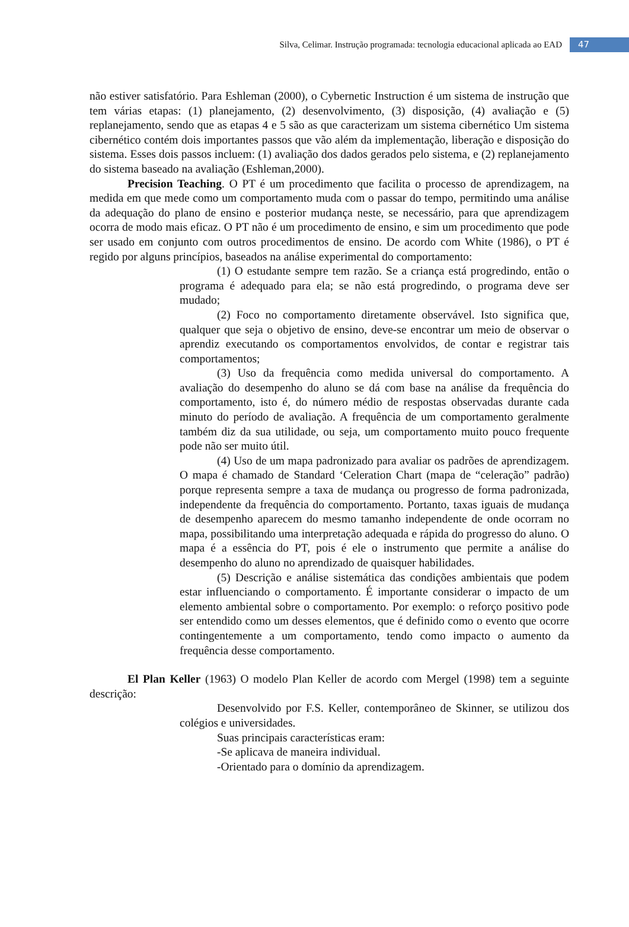Silva, Celimar. Instrução programada: tecnologia educacional aplicada ao EAD 47
não estiver satisfatório. Para Eshleman (2000), o Cybernetic Instruction é um sistema de instrução que tem várias etapas: (1) planejamento, (2) desenvolvimento, (3) disposição, (4) avaliação e (5) replanejamento, sendo que as etapas 4 e 5 são as que caracterizam um sistema cibernético Um sistema cibernético contém dois importantes passos que vão além da implementação, liberação e disposição do sistema. Esses dois passos incluem: (1) avaliação dos dados gerados pelo sistema, e (2) replanejamento do sistema baseado na avaliação (Eshleman,2000).
Precision Teaching. O PT é um procedimento que facilita o processo de aprendizagem, na medida em que mede como um comportamento muda com o passar do tempo, permitindo uma análise da adequação do plano de ensino e posterior mudança neste, se necessário, para que aprendizagem ocorra de modo mais eficaz. O PT não é um procedimento de ensino, e sim um procedimento que pode ser usado em conjunto com outros procedimentos de ensino. De acordo com White (1986), o PT é regido por alguns princípios, baseados na análise experimental do comportamento:
(1) O estudante sempre tem razão. Se a criança está progredindo, então o programa é adequado para ela; se não está progredindo, o programa deve ser mudado;
(2) Foco no comportamento diretamente observável. Isto significa que, qualquer que seja o objetivo de ensino, deve-se encontrar um meio de observar o aprendiz executando os comportamentos envolvidos, de contar e registrar tais comportamentos;
(3) Uso da frequência como medida universal do comportamento. A avaliação do desempenho do aluno se dá com base na análise da frequência do comportamento, isto é, do número médio de respostas observadas durante cada minuto do período de avaliação. A frequência de um comportamento geralmente também diz da sua utilidade, ou seja, um comportamento muito pouco frequente pode não ser muito útil.
(4) Uso de um mapa padronizado para avaliar os padrões de aprendizagem. O mapa é chamado de Standard ‘Celeration Chart (mapa de “celeração” padrão) porque representa sempre a taxa de mudança ou progresso de forma padronizada, independente da frequência do comportamento. Portanto, taxas iguais de mudança de desempenho aparecem do mesmo tamanho independente de onde ocorram no mapa, possibilitando uma interpretação adequada e rápida do progresso do aluno. O mapa é a essência do PT, pois é ele o instrumento que permite a análise do desempenho do aluno no aprendizado de quaisquer habilidades.
(5) Descrição e análise sistemática das condições ambientais que podem estar influenciando o comportamento. É importante considerar o impacto de um elemento ambiental sobre o comportamento. Por exemplo: o reforço positivo pode ser entendido como um desses elementos, que é definido como o evento que ocorre contingentemente a um comportamento, tendo como impacto o aumento da frequência desse comportamento.
El Plan Keller (1963) O modelo Plan Keller de acordo com Mergel (1998) tem a seguinte descrição:
Desenvolvido por F.S. Keller, contemporâneo de Skinner, se utilizou dos colégios e universidades.
Suas principais características eram:
-Se aplicava de maneira individual.
-Orientado para o domínio da aprendizagem.